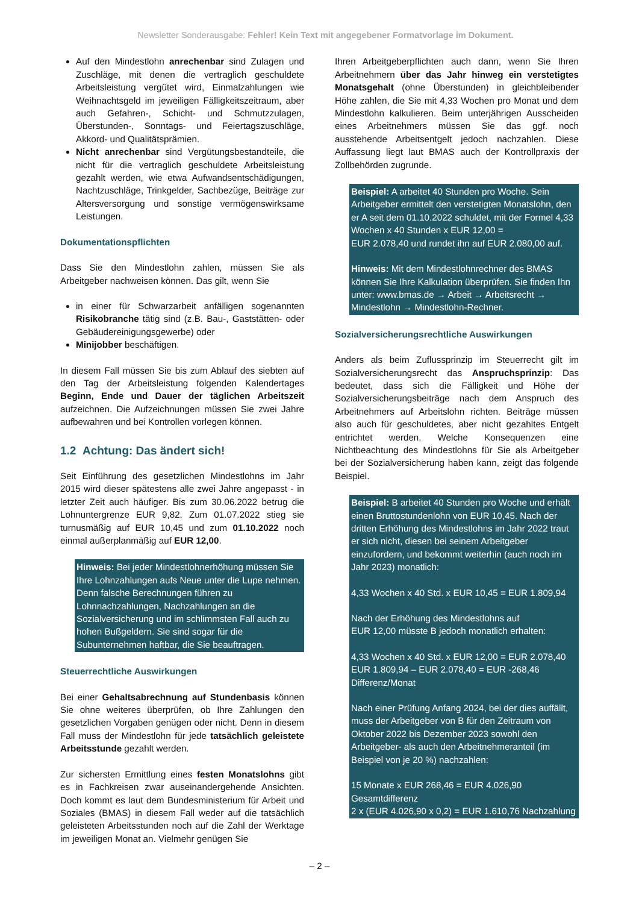Newsletter Sonderausgabe: Fehler! Kein Text mit angegebener Formatvorlage im Dokument.
Auf den Mindestlohn anrechenbar sind Zulagen und Zuschläge, mit denen die vertraglich geschuldete Arbeitsleistung vergütet wird, Einmalzahlungen wie Weihnachtsgeld im jeweiligen Fälligkeitszeitraum, aber auch Gefahren-, Schicht- und Schmutzzulagen, Überstunden-, Sonntags- und Feiertagszuschläge, Akkord- und Qualitätsprämien.
Nicht anrechenbar sind Vergütungsbestandteile, die nicht für die vertraglich geschuldete Arbeitsleistung gezahlt werden, wie etwa Aufwandsentschädigungen, Nachtzuschläge, Trinkgelder, Sachbezüge, Beiträge zur Altersversorgung und sonstige vermögenswirksame Leistungen.
Dokumentationspflichten
Dass Sie den Mindestlohn zahlen, müssen Sie als Arbeitgeber nachweisen können. Das gilt, wenn Sie
in einer für Schwarzarbeit anfälligen sogenannten Risikobranche tätig sind (z.B. Bau-, Gaststätten- oder Gebäudereinigungsgewerbe) oder
Minijobber beschäftigen.
In diesem Fall müssen Sie bis zum Ablauf des siebten auf den Tag der Arbeitsleistung folgenden Kalendertages Beginn, Ende und Dauer der täglichen Arbeitszeit aufzeichnen. Die Aufzeichnungen müssen Sie zwei Jahre aufbewahren und bei Kontrollen vorlegen können.
1.2 Achtung: Das ändert sich!
Seit Einführung des gesetzlichen Mindestlohns im Jahr 2015 wird dieser spätestens alle zwei Jahre angepasst - in letzter Zeit auch häufiger. Bis zum 30.06.2022 betrug die Lohnuntergrenze EUR 9,82. Zum 01.07.2022 stieg sie turnusmäßig auf EUR 10,45 und zum 01.10.2022 noch einmal außerplanmäßig auf EUR 12,00.
Hinweis: Bei jeder Mindestlohnerhöhung müssen Sie Ihre Lohnzahlungen aufs Neue unter die Lupe nehmen. Denn falsche Berechnungen führen zu Lohnnachzahlungen, Nachzahlungen an die Sozialversicherung und im schlimmsten Fall auch zu hohen Bußgeldern. Sie sind sogar für die Subunternehmen haftbar, die Sie beauftragen.
Steuerrechtliche Auswirkungen
Bei einer Gehaltsabrechnung auf Stundenbasis können Sie ohne weiteres überprüfen, ob Ihre Zahlungen den gesetzlichen Vorgaben genügen oder nicht. Denn in diesem Fall muss der Mindestlohn für jede tatsächlich geleistete Arbeitsstunde gezahlt werden.
Zur sichersten Ermittlung eines festen Monatslohns gibt es in Fachkreisen zwar auseinandergehende Ansichten. Doch kommt es laut dem Bundesministerium für Arbeit und Soziales (BMAS) in diesem Fall weder auf die tatsächlich geleisteten Arbeitsstunden noch auf die Zahl der Werktage im jeweiligen Monat an. Vielmehr genügen Sie
Ihren Arbeitgeberpflichten auch dann, wenn Sie Ihren Arbeitnehmern über das Jahr hinweg ein verstetigtes Monatsgehalt (ohne Überstunden) in gleichbleibender Höhe zahlen, die Sie mit 4,33 Wochen pro Monat und dem Mindestlohn kalkulieren. Beim unterjährigen Ausscheiden eines Arbeitnehmers müssen Sie das ggf. noch ausstehende Arbeitsentgelt jedoch nachzahlen. Diese Auffassung liegt laut BMAS auch der Kontrollpraxis der Zollbehörden zugrunde.
Beispiel: A arbeitet 40 Stunden pro Woche. Sein Arbeitgeber ermittelt den verstetigten Monatslohn, den er A seit dem 01.10.2022 schuldet, mit der Formel 4,33 Wochen x 40 Stunden x EUR 12,00 =
EUR 2.078,40 und rundet ihn auf EUR 2.080,00 auf.
Hinweis: Mit dem Mindestlohnrechner des BMAS können Sie Ihre Kalkulation überprüfen. Sie finden Ihn unter: www.bmas.de → Arbeit → Arbeitsrecht → Mindestlohn → Mindestlohn-Rechner.
Sozialversicherungsrechtliche Auswirkungen
Anders als beim Zuflussprinzip im Steuerrecht gilt im Sozialversicherungsrecht das Anspruchsprinzip: Das bedeutet, dass sich die Fälligkeit und Höhe der Sozialversicherungsbeiträge nach dem Anspruch des Arbeitnehmers auf Arbeitslohn richten. Beiträge müssen also auch für geschuldetes, aber nicht gezahltes Entgelt entrichtet werden. Welche Konsequenzen eine Nichtbeachtung des Mindestlohns für Sie als Arbeitgeber bei der Sozialversicherung haben kann, zeigt das folgende Beispiel.
Beispiel: B arbeitet 40 Stunden pro Woche und erhält einen Bruttostundenlohn von EUR 10,45. Nach der dritten Erhöhung des Mindestlohns im Jahr 2022 traut er sich nicht, diesen bei seinem Arbeitgeber einzufordern, und bekommt weiterhin (auch noch im Jahr 2023) monatlich:
4,33 Wochen x 40 Std. x EUR 10,45 = EUR 1.809,94
Nach der Erhöhung des Mindestlohns auf
EUR 12,00 müsste B jedoch monatlich erhalten:
4,33 Wochen x 40 Std. x EUR 12,00 = EUR 2.078,40
EUR 1.809,94 – EUR 2.078,40 = EUR -268,46 Differenz/Monat
Nach einer Prüfung Anfang 2024, bei der dies auffällt, muss der Arbeitgeber von B für den Zeitraum von Oktober 2022 bis Dezember 2023 sowohl den Arbeitgeber- als auch den Arbeitnehmeranteil (im Beispiel von je 20 %) nachzahlen:
15 Monate x EUR 268,46 = EUR 4.026,90 Gesamtdifferenz
2 x (EUR 4.026,90 x 0,2) = EUR 1.610,76 Nachzahlung
– 2 –